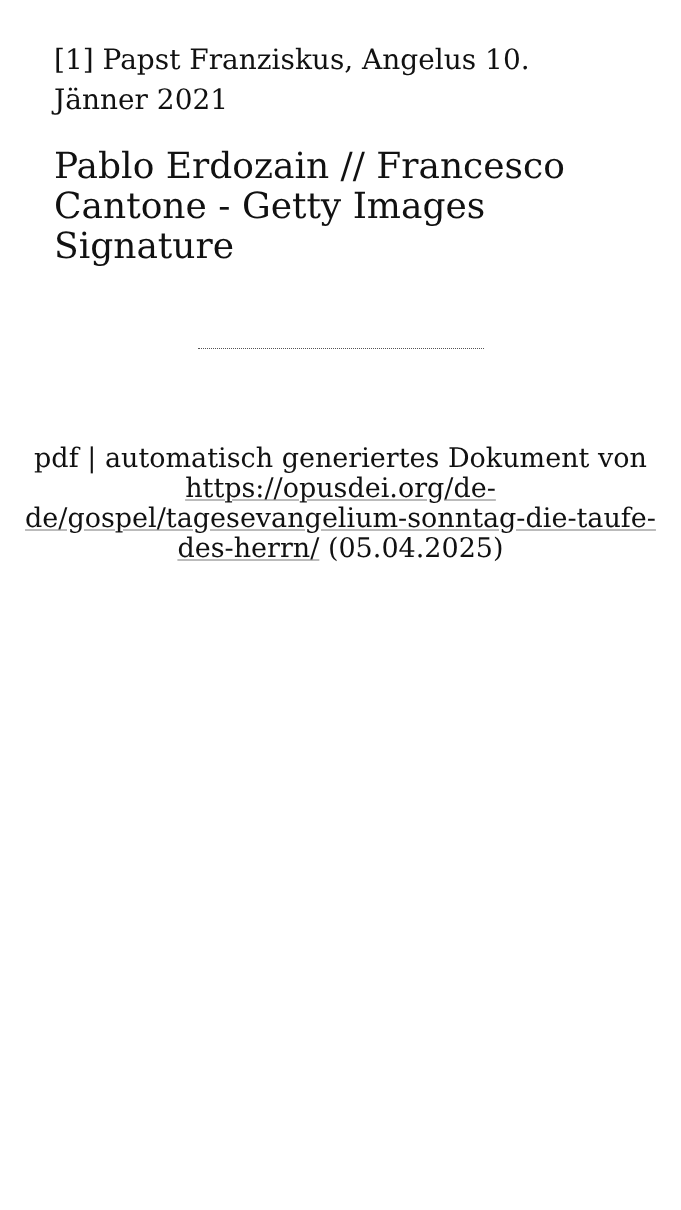[1] Papst Franziskus, Angelus 10. Jänner 2021
Pablo Erdozain // Francesco Cantone - Getty Images Signature
pdf | automatisch generiertes Dokument von https://opusdei.org/de-de/gospel/tagesevangelium-sonntag-die-taufe-des-herrn/ (05.04.2025)